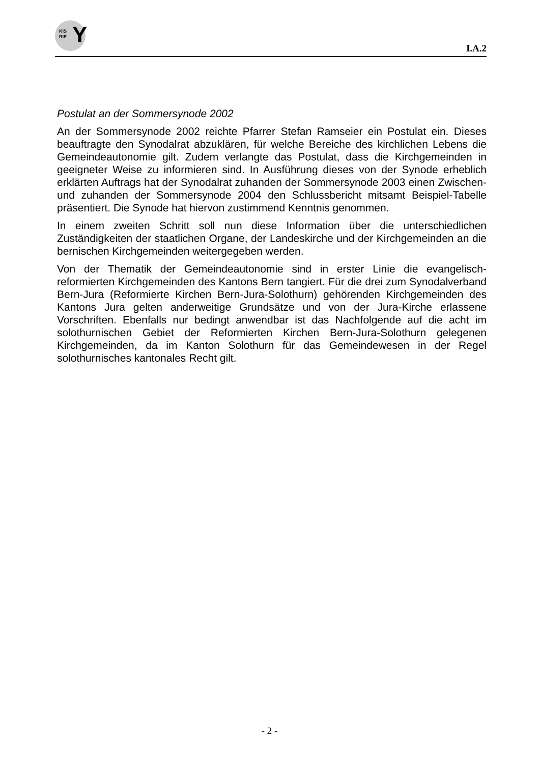KIS
RIE Y
I.A.2
Postulat an der Sommersynode 2002
An der Sommersynode 2002 reichte Pfarrer Stefan Ramseier ein Postulat ein. Dieses beauftragte den Synodalrat abzuklären, für welche Bereiche des kirchlichen Lebens die Gemeindeautonomie gilt. Zudem verlangte das Postulat, dass die Kirchgemeinden in geeigneter Weise zu informieren sind. In Ausführung dieses von der Synode erheblich erklärten Auftrags hat der Synodalrat zuhanden der Sommersynode 2003 einen Zwischen- und zuhanden der Sommersynode 2004 den Schlussbericht mitsamt Beispiel-Tabelle präsentiert. Die Synode hat hiervon zustimmend Kenntnis genommen.
In einem zweiten Schritt soll nun diese Information über die unterschiedlichen Zuständigkeiten der staatlichen Organe, der Landeskirche und der Kirchgemeinden an die bernischen Kirchgemeinden weitergegeben werden.
Von der Thematik der Gemeindeautonomie sind in erster Linie die evangelisch-reformierten Kirchgemeinden des Kantons Bern tangiert. Für die drei zum Synodalverband Bern-Jura (Reformierte Kirchen Bern-Jura-Solothurn) gehörenden Kirchgemeinden des Kantons Jura gelten anderweitige Grundsätze und von der Jura-Kirche erlassene Vorschriften. Ebenfalls nur bedingt anwendbar ist das Nachfolgende auf die acht im solothurnischen Gebiet der Reformierten Kirchen Bern-Jura-Solothurn gelegenen Kirchgemeinden, da im Kanton Solothurn für das Gemeindewesen in der Regel solothurnisches kantonales Recht gilt.
- 2 -